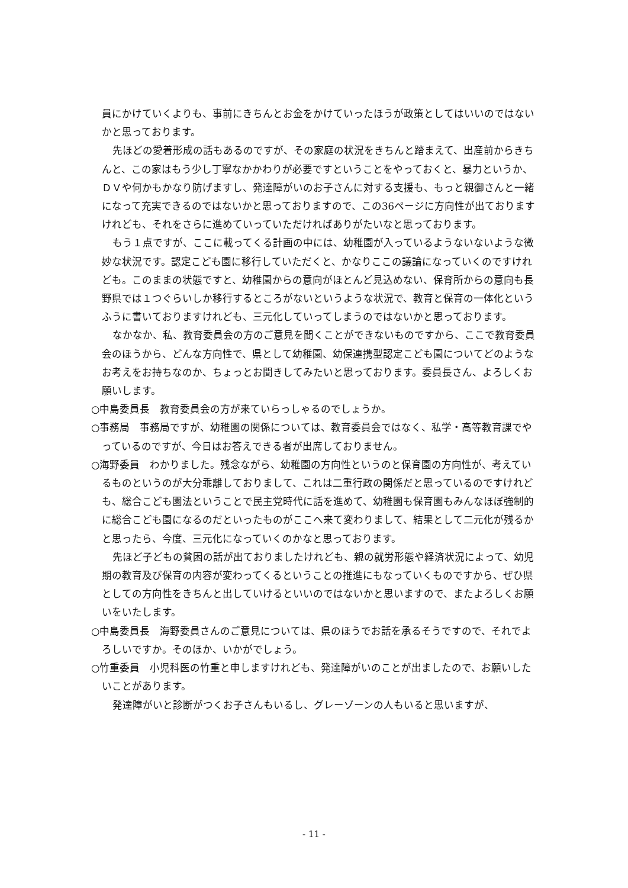員にかけていくよりも、事前にきちんとお金をかけていったほうが政策としてはいいのではないかと思っております。
先ほどの愛着形成の話もあるのですが、その家庭の状況をきちんと踏まえて、出産前からきちんと、この家はもう少し丁寧なかかわりが必要ですということをやっておくと、暴力というか、ＤＶや何かもかなり防げますし、発達障がいのお子さんに対する支援も、もっと親御さんと一緒になって充実できるのではないかと思っておりますので、この36ページに方向性が出ておりますけれども、それをさらに進めていっていただければありがたいなと思っております。
もう１点ですが、ここに載ってくる計画の中には、幼稚園が入っているようないないような微妙な状況です。認定こども園に移行していただくと、かなりここの議論になっていくのですけれども。このままの状態ですと、幼稚園からの意向がほとんど見込めない、保育所からの意向も長野県では１つぐらいしか移行するところがないというような状況で、教育と保育の一体化というふうに書いておりますけれども、三元化していってしまうのではないかと思っております。
なかなか、私、教育委員会の方のご意見を聞くことができないものですから、ここで教育委員会のほうから、どんな方向性で、県として幼稚園、幼保連携型認定こども園についてどのようなお考えをお持ちなのか、ちょっとお聞きしてみたいと思っております。委員長さん、よろしくお願いします。
○中島委員長　教育委員会の方が来ていらっしゃるのでしょうか。
○事務局　事務局ですが、幼稚園の関係については、教育委員会ではなく、私学・高等教育課でやっているのですが、今日はお答えできる者が出席しておりません。
○海野委員　わかりました。残念ながら、幼稚園の方向性というのと保育園の方向性が、考えているものというのが大分乖離しておりまして、これは二重行政の関係だと思っているのですけれども、総合こども園法ということで民主党時代に話を進めて、幼稚園も保育園もみんなほぼ強制的に総合こども園になるのだといったものがここへ来て変わりまして、結果として二元化が残るかと思ったら、今度、三元化になっていくのかなと思っております。
先ほど子どもの貧困の話が出ておりましたけれども、親の就労形態や経済状況によって、幼児期の教育及び保育の内容が変わってくるということの推進にもなっていくものですから、ぜひ県としての方向性をきちんと出していけるといいのではないかと思いますので、またよろしくお願いをいたします。
○中島委員長　海野委員さんのご意見については、県のほうでお話を承るそうですので、それでよろしいですか。そのほか、いかがでしょう。
○竹重委員　小児科医の竹重と申しますけれども、発達障がいのことが出ましたので、お願いしたいことがあります。
発達障がいと診断がつくお子さんもいるし、グレーゾーンの人もいると思いますが、
- 11 -